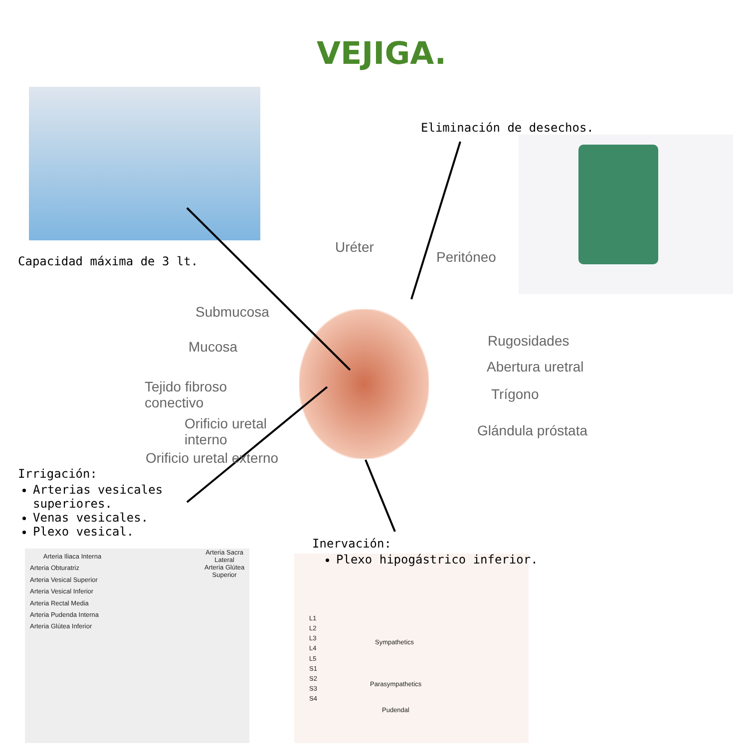VEJIGA.
Eliminación de desechos.
Capacidad máxima de 3 lt.
Uréter
Peritóneo
Submucosa
Mucosa Rugosidades
Abertura uretral
Tejido fibroso
conectivo
Trígono
Orificio uretal
interno
Glándula próstata
Orificio uretal externo
Irrigación:
Arterias vesicales
superiores.
Venas vesicales.
Plexo vesical.
Inervación:
Plexo hipogástrico inferior.
Arteria Iliaca Interna
Arteria Obturatriz
Arteria Vesical Superior
Arteria Vesical Inferior
Arteria Rectal Media
Arteria Pudenda Interna
Arteria Glútea Inferior
Arteria Sacra
Lateral
Arteria Glútea
Superior
L1
L2
L3
L4
L5
S1
S2
S3
S4
Sympathetics
Parasympathetics
Pudendal